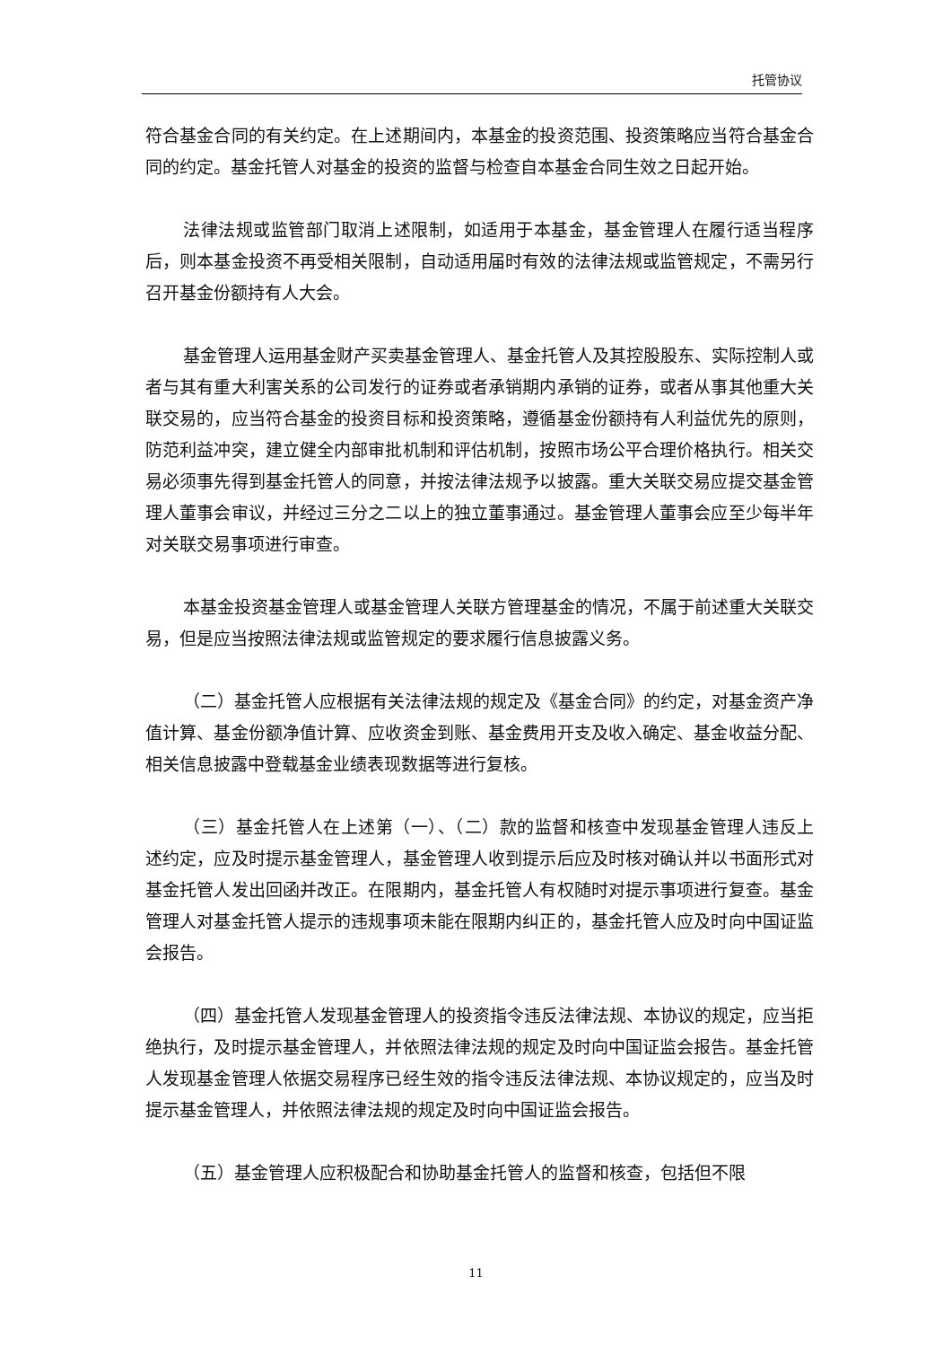托管协议
符合基金合同的有关约定。在上述期间内，本基金的投资范围、投资策略应当符合基金合同的约定。基金托管人对基金的投资的监督与检查自本基金合同生效之日起开始。
法律法规或监管部门取消上述限制，如适用于本基金，基金管理人在履行适当程序后，则本基金投资不再受相关限制，自动适用届时有效的法律法规或监管规定，不需另行召开基金份额持有人大会。
基金管理人运用基金财产买卖基金管理人、基金托管人及其控股股东、实际控制人或者与其有重大利害关系的公司发行的证券或者承销期内承销的证券，或者从事其他重大关联交易的，应当符合基金的投资目标和投资策略，遵循基金份额持有人利益优先的原则，防范利益冲突，建立健全内部审批机制和评估机制，按照市场公平合理价格执行。相关交易必须事先得到基金托管人的同意，并按法律法规予以披露。重大关联交易应提交基金管理人董事会审议，并经过三分之二以上的独立董事通过。基金管理人董事会应至少每半年对关联交易事项进行审查。
本基金投资基金管理人或基金管理人关联方管理基金的情况，不属于前述重大关联交易，但是应当按照法律法规或监管规定的要求履行信息披露义务。
（二）基金托管人应根据有关法律法规的规定及《基金合同》的约定，对基金资产净值计算、基金份额净值计算、应收资金到账、基金费用开支及收入确定、基金收益分配、相关信息披露中登载基金业绩表现数据等进行复核。
（三）基金托管人在上述第（一）、（二）款的监督和核查中发现基金管理人违反上述约定，应及时提示基金管理人，基金管理人收到提示后应及时核对确认并以书面形式对基金托管人发出回函并改正。在限期内，基金托管人有权随时对提示事项进行复查。基金管理人对基金托管人提示的违规事项未能在限期内纠正的，基金托管人应及时向中国证监会报告。
（四）基金托管人发现基金管理人的投资指令违反法律法规、本协议的规定，应当拒绝执行，及时提示基金管理人，并依照法律法规的规定及时向中国证监会报告。基金托管人发现基金管理人依据交易程序已经生效的指令违反法律法规、本协议规定的，应当及时提示基金管理人，并依照法律法规的规定及时向中国证监会报告。
（五）基金管理人应积极配合和协助基金托管人的监督和核查，包括但不限
11